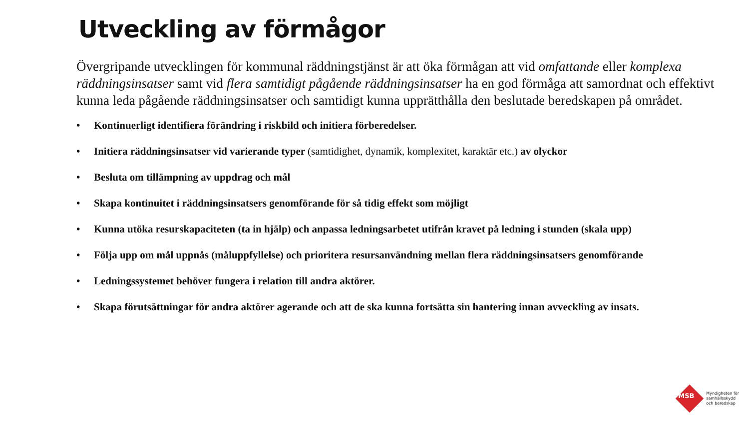Utveckling av förmågor
Övergripande utvecklingen för kommunal räddningstjänst är att öka förmågan att vid omfattande eller komplexa räddningsinsatser samt vid flera samtidigt pågående räddningsinsatser ha en god förmåga att samordnat och effektivt kunna leda pågående räddningsinsatser och samtidigt kunna upprätthålla den beslutade beredskapen på området.
• Kontinuerligt identifiera förändring i riskbild och initiera förberedelser.
• Initiera räddningsinsatser vid varierande typer (samtidighet, dynamik, komplexitet, karaktär etc.) av olyckor
• Besluta om tillämpning av uppdrag och mål
• Skapa kontinuitet i räddningsinsatsers genomförande för så tidig effekt som möjligt
• Kunna utöka resurskapaciteten (ta in hjälp) och anpassa ledningsarbetet utifrån kravet på ledning i stunden (skala upp)
• Följa upp om mål uppnås (måluppfyllelse) och prioritera resursanvändning mellan flera räddningsinsatsers genomförande
• Ledningssystemet behöver fungera i relation till andra aktörer.
• Skapa förutsättningar för andra aktörer agerande och att de ska kunna fortsätta sin hantering innan avveckling av insats.
MSB
Myndigheten för
samhällsskydd
och beredskap